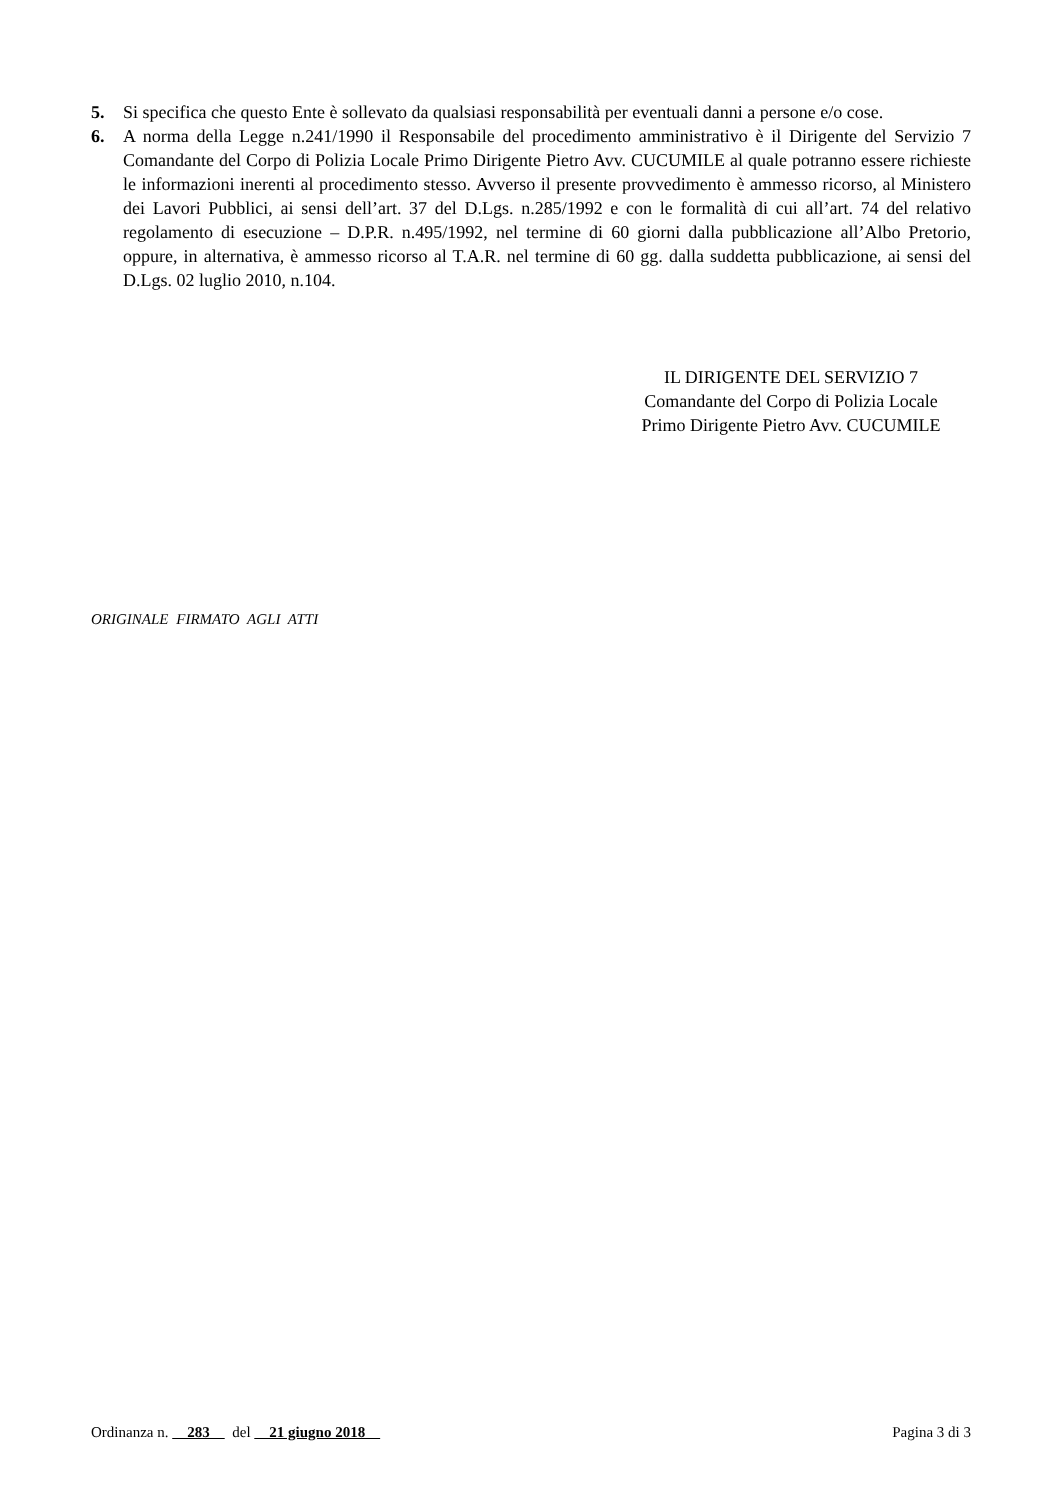5. Si specifica che questo Ente è sollevato da qualsiasi responsabilità per eventuali danni a persone e/o cose.
6. A norma della Legge n.241/1990 il Responsabile del procedimento amministrativo è il Dirigente del Servizio 7 Comandante del Corpo di Polizia Locale Primo Dirigente Pietro Avv. CUCUMILE al quale potranno essere richieste le informazioni inerenti al procedimento stesso. Avverso il presente provvedimento è ammesso ricorso, al Ministero dei Lavori Pubblici, ai sensi dell’art. 37 del D.Lgs. n.285/1992 e con le formalità di cui all’art. 74 del relativo regolamento di esecuzione – D.P.R. n.495/1992, nel termine di 60 giorni dalla pubblicazione all’Albo Pretorio, oppure, in alternativa, è ammesso ricorso al T.A.R. nel termine di 60 gg. dalla suddetta pubblicazione, ai sensi del D.Lgs. 02 luglio 2010, n.104.
IL DIRIGENTE DEL SERVIZIO 7
Comandante del Corpo di Polizia Locale
Primo Dirigente Pietro Avv. CUCUMILE
ORIGINALE FIRMATO AGLI ATTI
Ordinanza n. 283 del 21 giugno 2018 Pagina 3 di 3